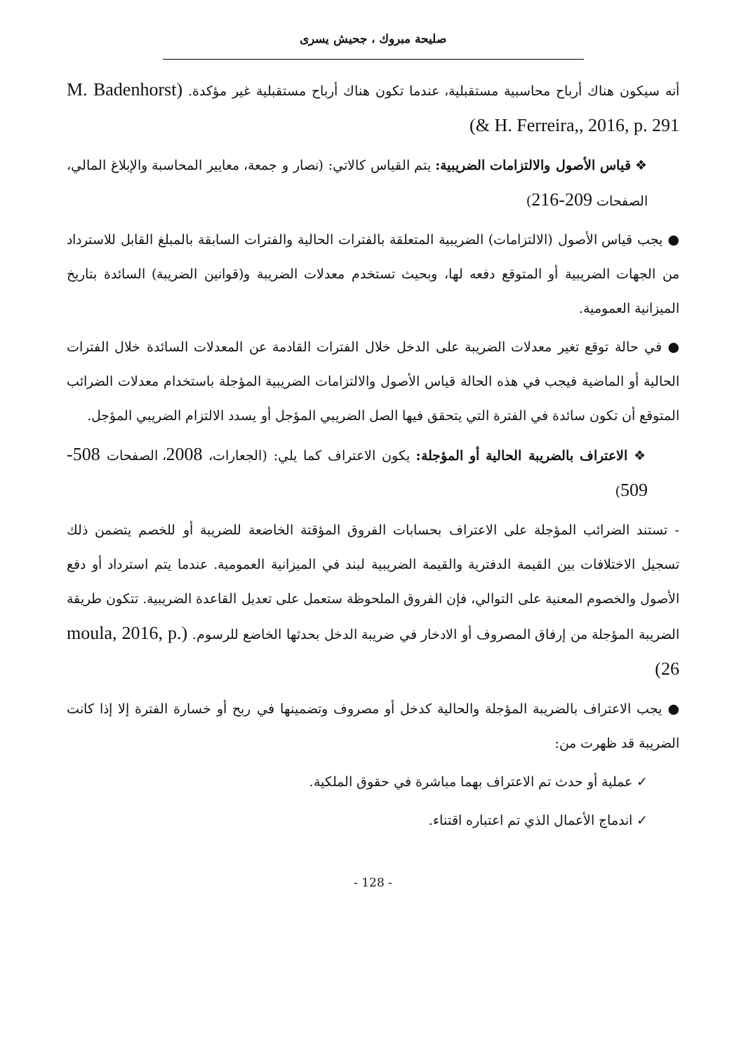صليحة مبروك ، جحيش يسرى
أنه سيكون هناك أرباح محاسبية مستقبلية، عندما تكون هناك أرباح مستقبلية غير مؤكدة. (M. Badenhorst & H. Ferreira,, 2016, p. 291)
❖ قياس الأصول والالتزامات الضريبية: يتم القياس كالاتي: (نصار و جمعة، معايير المحاسبة والإبلاغ المالي، الصفحات 209-216)
● يجب قياس الأصول (الالتزامات) الضريبية المتعلقة بالفترات الحالية والفترات السابقة بالمبلغ القابل للاسترداد من الجهات الضريبية أو المتوقع دفعه لها، وبحيث تستخدم معدلات الضريبة و(قوانين الضريبة) السائدة بتاريخ الميزانية العمومية.
● في حالة توقع تغير معدلات الضريبة على الدخل خلال الفترات القادمة عن المعدلات السائدة خلال الفترات الحالية أو الماضية فيجب في هذه الحالة قياس الأصول والالتزامات الضريبية المؤجلة باستخدام معدلات الضرائب المتوقع أن تكون سائدة في الفترة التي يتحقق فيها الصل الضريبي المؤجل أو يسدد الالتزام الضريبي المؤجل.
❖ الاعتراف بالضريبة الحالية أو المؤجلة: يكون الاعتراف كما يلي: (الجعارات، 2008، الصفحات 508-509)
- تستند الضرائب المؤجلة على الاعتراف بحسابات الفروق المؤقتة الخاضعة للضريبة أو للخصم يتضمن ذلك تسجيل الاختلافات بين القيمة الدفترية والقيمة الضريبية لبند في الميزانية العمومية. عندما يتم استرداد أو دفع الأصول والخصوم المعنية على التوالي، فإن الفروق الملحوظة ستعمل على تعديل القاعدة الضريبية. تتكون طريقة الضريبة المؤجلة من إرفاق المصروف أو الادخار في ضريبة الدخل بحدثها الخاضع للرسوم. (moula, 2016, p. 26)
● يجب الاعتراف بالضريبة المؤجلة والحالية كدخل أو مصروف وتضمينها في ربح أو خسارة الفترة إلا إذا كانت الضريبة قد ظهرت من:
✓ عملية أو حدث تم الاعتراف بهما مباشرة في حقوق الملكية.
✓ اندماج الأعمال الذي تم اعتباره اقتناء.
- 128 -